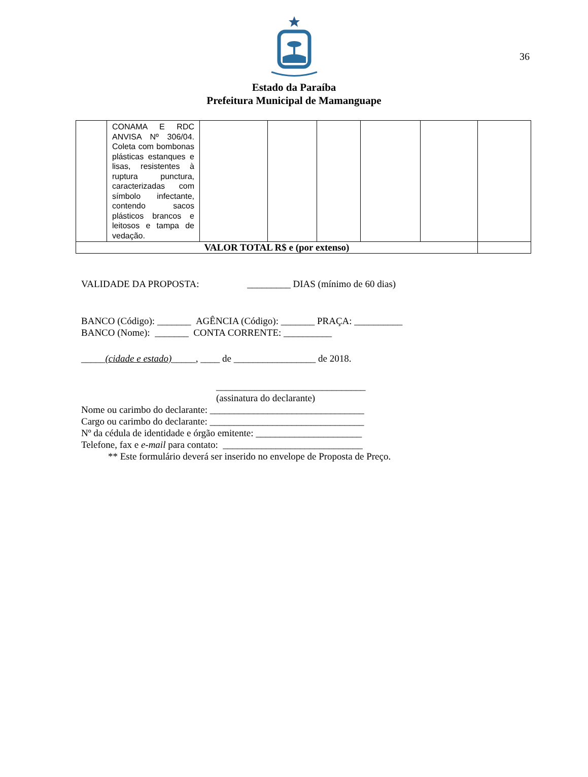36
Estado da Paraíba
Prefeitura Municipal de Mamanguape
| | CONAMA E RDC ANVISA Nº 306/04. Coleta com bombonas plásticas estanques e lisas, resistentes à ruptura punctura, caracterizadas com símbolo infectante, contendo sacos plásticos brancos e leitosos e tampa de vedação. | | | | | | |
| VALOR TOTAL R$ e (por extenso) | | | | | | | |
VALIDADE DA PROPOSTA: _________ DIAS (mínimo de 60 dias)
BANCO (Código): _______ AGÊNCIA (Código): _______ PRAÇA: __________
BANCO (Nome): _______ CONTA CORRENTE: __________
_____(cidade e estado)_____, ____ de _________________ de 2018.
_______________________________
(assinatura do declarante)
Nome ou carimbo do declarante: ________________________________
Cargo ou carimbo do declarante: ________________________________
Nº da cédula de identidade e órgão emitente: ______________________
Telefone, fax e e-mail para contato: _____________________________
** Este formulário deverá ser inserido no envelope de Proposta de Preço.